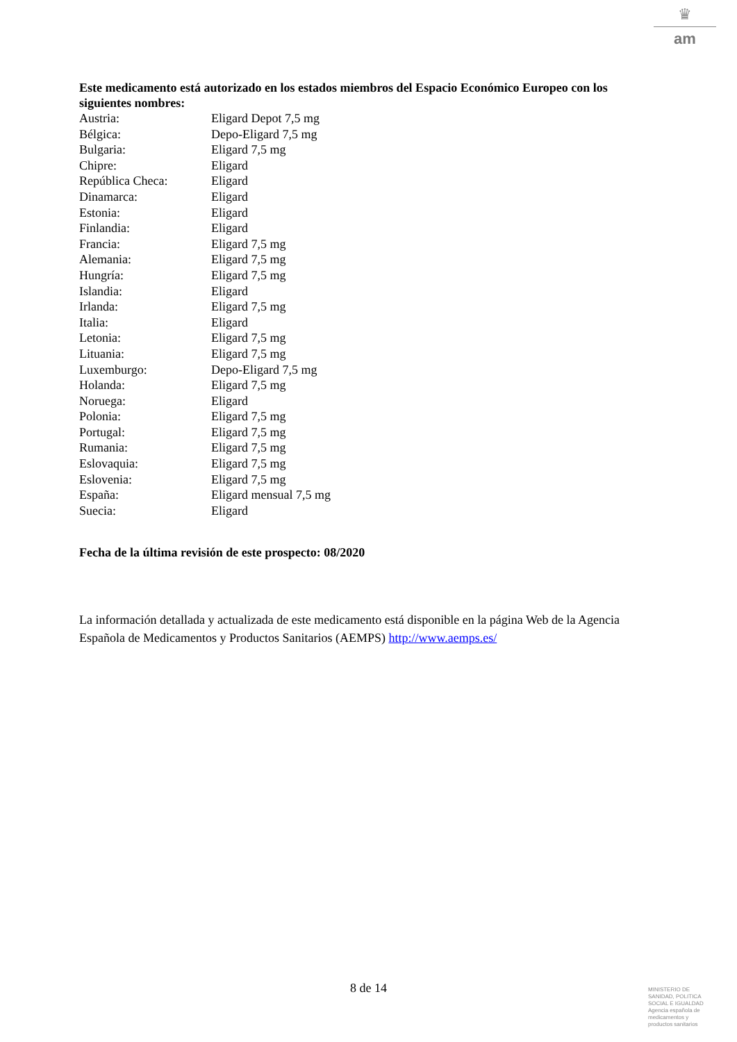♛
am
Este medicamento está autorizado en los estados miembros del Espacio Económico Europeo con los siguientes nombres:
| Austria: | Eligard Depot 7,5 mg |
| Bélgica: | Depo-Eligard 7,5 mg |
| Bulgaria: | Eligard 7,5 mg |
| Chipre: | Eligard |
| República Checa: | Eligard |
| Dinamarca: | Eligard |
| Estonia: | Eligard |
| Finlandia: | Eligard |
| Francia: | Eligard 7,5 mg |
| Alemania: | Eligard 7,5 mg |
| Hungría: | Eligard 7,5 mg |
| Islandia: | Eligard |
| Irlanda: | Eligard 7,5 mg |
| Italia: | Eligard |
| Letonia: | Eligard 7,5 mg |
| Lituania: | Eligard 7,5 mg |
| Luxemburgo: | Depo-Eligard 7,5 mg |
| Holanda: | Eligard 7,5 mg |
| Noruega: | Eligard |
| Polonia: | Eligard 7,5 mg |
| Portugal: | Eligard 7,5 mg |
| Rumania: | Eligard 7,5 mg |
| Eslovaquia: | Eligard 7,5 mg |
| Eslovenia: | Eligard 7,5 mg |
| España: | Eligard mensual 7,5 mg |
| Suecia: | Eligard |
Fecha de la última revisión de este prospecto: 08/2020
La información detallada y actualizada de este medicamento está disponible en la página Web de la Agencia Española de Medicamentos y Productos Sanitarios (AEMPS) http://www.aemps.es/
8 de 14
MINISTERIO DE
SANIDAD, POLITICA
SOCIAL E IGUALDAD
Agencia española de
medicamentos y
productos sanitarios